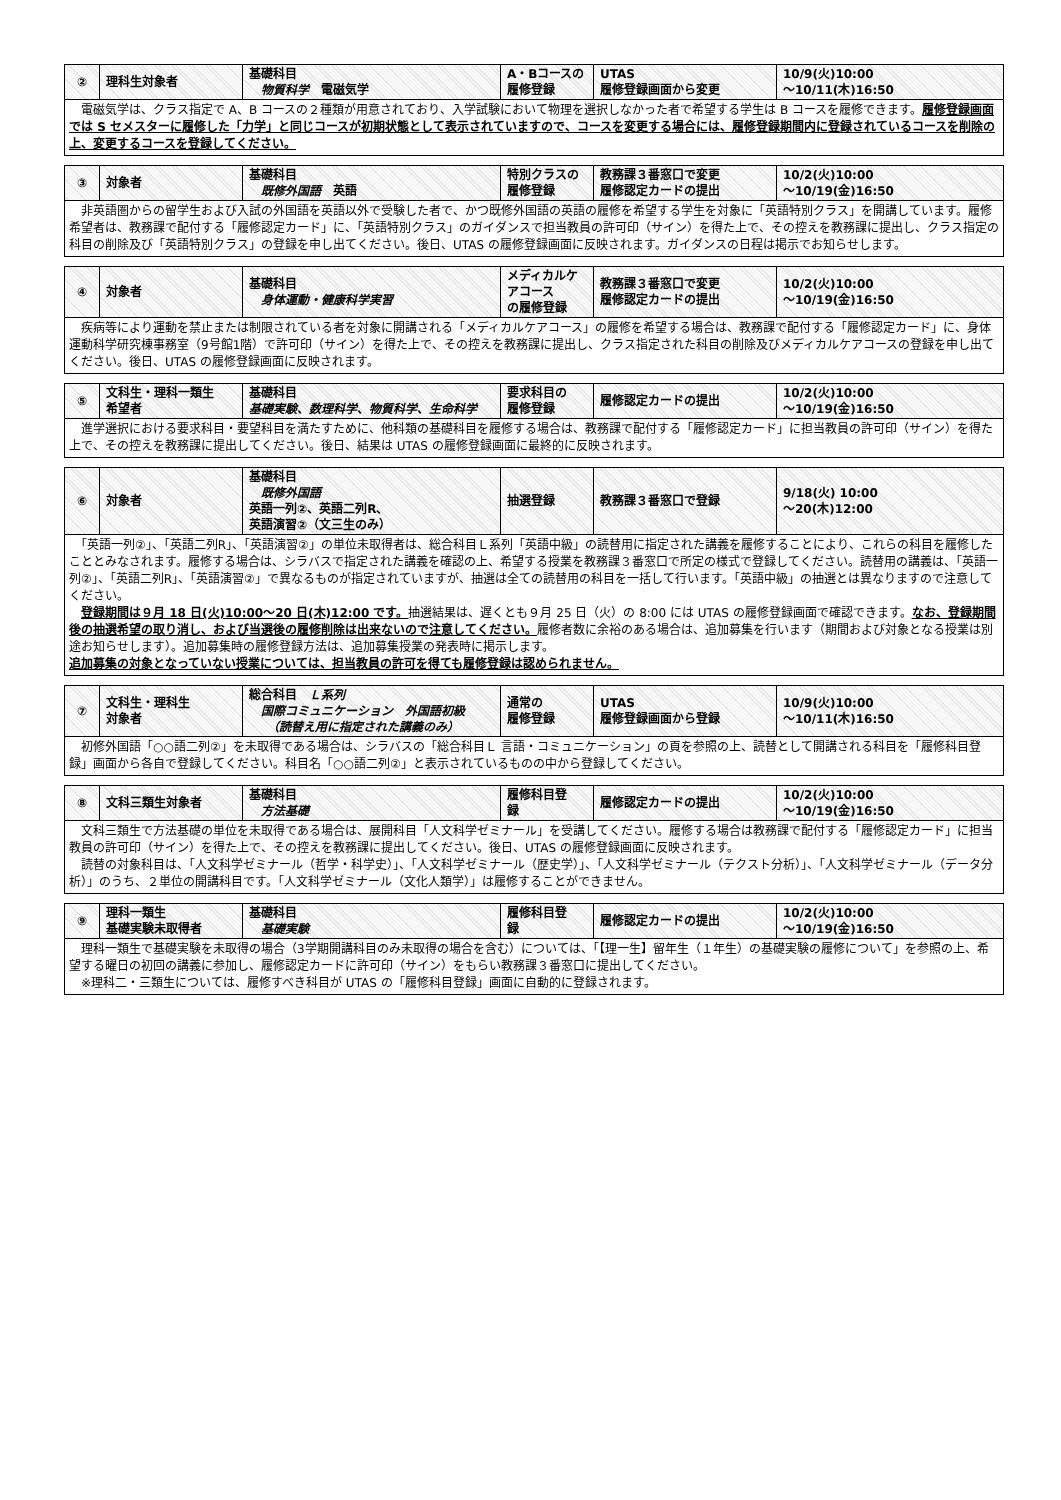| ② | 理科生対象者 | 基礎科目 物質科学 電磁気学 | A・Bコースの 履修登録 | UTAS 履修登録画面から変更 | 10/9(火)10:00 ～10/11(木)16:50 |
| 電磁気学は、クラス指定で A、B コースの２種類が用意されており、入学試験において物理を選択しなかった者で希望する学生は B コースを履修できます。 履修登録画面では S セメスターに履修した「力学」と同じコースが初期状態として表示されていますので、コースを変更する場合には、履修登録期間内に登録されているコースを削除の上、変更するコースを登録してください。 | | | | | |
| ③ | 対象者 | 基礎科目 既修外国語 英語 | 特別クラスの 履修登録 | 教務課３番窓口で変更 履修認定カードの提出 | 10/2(火)10:00 ～10/19(金)16:50 |
| 非英語圏からの留学生および入試の外国語を英語以外で受験した者で、かつ既修外国語の英語の履修を希望する学生を対象に「英語特別クラス」を開講しています。履修希望者は、教務課で配付する「履修認定カード」に、「英語特別クラス」のガイダンスで担当教員の許可印（サイン）を得た上で、その控えを教務課に提出し、クラス指定の科目の削除及び「英語特別クラス」の登録を申し出てください。後日、UTAS の履修登録画面に反映されます。ガイダンスの日程は掲示でお知らせします。 | | | | | |
| ④ | 対象者 | 基礎科目 身体運動・健康科学実習 | メディカルケアコース の履修登録 | 教務課３番窓口で変更 履修認定カードの提出 | 10/2(火)10:00 ～10/19(金)16:50 |
| 疾病等により運動を禁止または制限されている者を対象に開講される「メディカルケアコース」の履修を希望する場合は、教務課で配付する「履修認定カード」に、身体運動科学研究棟事務室（9号館1階）で許可印（サイン）を得た上で、その控えを教務課に提出し、クラス指定された科目の削除及びメディカルケアコースの登録を申し出てください。後日、UTAS の履修登録画面に反映されます。 | | | | | |
| ⑤ | 文科生・理科一類生 希望者 | 基礎科目 基礎実験、数理科学、物質科学、生命科学 | 要求科目の 履修登録 | 履修認定カードの提出 | 10/2(火)10:00 ～10/19(金)16:50 |
| 進学選択における要求科目・要望科目を満たすために、他科類の基礎科目を履修する場合は、教務課で配付する「履修認定カード」に担当教員の許可印（サイン）を得た上で、その控えを教務課に提出してください。後日、結果は UTAS の履修登録画面に最終的に反映されます。 | | | | | |
| ⑥ | 対象者 | 基礎科目 既修外国語 英語一列②、英語二列R、 英語演習②（文三生のみ） | 抽選登録 | 教務課３番窓口で登録 | 9/18(火) 10:00 ～20(木)12:00 |
| 「英語一列②」、「英語二列R」、「英語演習②」の単位未取得者は、総合科目Ｌ系列「英語中級」の読替用に指定された講義を履修することにより、これらの科目を履修したこととみなされます。履修する場合は、シラバスで指定された講義を確認の上、希望する授業を教務課３番窓口で所定の様式で登録してください。読替用の講義は、「英語一列②」、「英語二列R」、「英語演習②」で異なるものが指定されていますが、抽選は全ての読替用の科目を一括して行います。「英語中級」の抽選とは異なりますので注意してください。 登録期間は９月 18 日(火)10:00～20 日(木)12:00 です。 抽選結果は、遅くとも９月 25 日（火）の 8:00 には UTAS の履修登録画面で確認できます。 なお、登録期間後の抽選希望の取り消し、および当選後の履修削除は出来ないので注意してください。 履修者数に余裕のある場合は、追加募集を行います（期間および対象となる授業は別途お知らせします）。追加募集時の履修登録方法は、追加募集授業の発表時に掲示します。 追加募集の対象となっていない授業については、担当教員の許可を得ても履修登録は認められません。 | | | | | |
| ⑦ | 文科生・理科生 対象者 | 総合科目 Ｌ系列 国際コミュニケーション 外国語初級 （読替え用に指定された講義のみ） | 通常の 履修登録 | UTAS 履修登録画面から登録 | 10/9(火)10:00 ～10/11(木)16:50 |
| 初修外国語「○○語二列②」を未取得である場合は、シラバスの「総合科目Ｌ 言語・コミュニケーション」の頁を参照の上、読替として開講される科目を「履修科目登録」画面から各自で登録してください。科目名「○○語二列②」と表示されているものの中から登録してください。 | | | | | |
| ⑧ | 文科三類生対象者 | 基礎科目 方法基礎 | 履修科目登 録 | 履修認定カードの提出 | 10/2(火)10:00 ～10/19(金)16:50 |
| 文科三類生で方法基礎の単位を未取得である場合は、展開科目「人文科学ゼミナール」を受講してください。履修する場合は教務課で配付する「履修認定カード」に担当教員の許可印（サイン）を得た上で、その控えを教務課に提出してください。後日、UTAS の履修登録画面に反映されます。 読替の対象科目は、「人文科学ゼミナール（哲学・科学史）」、「人文科学ゼミナール（歴史学）」、「人文科学ゼミナール（テクスト分析）」、「人文科学ゼミナール（データ分析）」のうち、２単位の開講科目です。「人文科学ゼミナール（文化人類学）」は履修することができません。 | | | | | |
| ⑨ | 理科一類生 基礎実験未取得者 | 基礎科目 基礎実験 | 履修科目登 録 | 履修認定カードの提出 | 10/2(火)10:00 ～10/19(金)16:50 |
| 理科一類生で基礎実験を未取得の場合（3学期開講科目のみ未取得の場合を含む）については、「【理一生】留年生（１年生）の基礎実験の履修について」を参照の上、希望する曜日の初回の講義に参加し、履修認定カードに許可印（サイン）をもらい教務課３番窓口に提出してください。 ※理科二・三類生については、履修すべき科目が UTAS の「履修科目登録」画面に自動的に登録されます。 | | | | | |